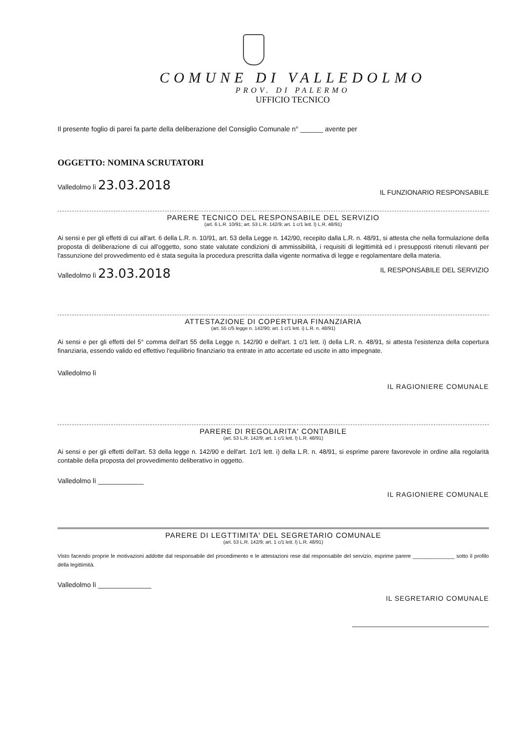COMUNE DI VALLEDOLMO
PROV. DI PALERMO
UFFICIO TECNICO
Il presente foglio di parei fa parte della deliberazione del Consiglio Comunale n° ______ avente per
OGGETTO: NOMINA SCRUTATORI
Valledolmo lì 23.03.2018 IL FUNZIONARIO RESPONSABILE
PARERE TECNICO DEL RESPONSABILE DEL SERVIZIO
(art. 6 L.R. 10/91; art. 53 L.R. 142/9; art. 1 c/1 lett. l) L.R. 48/91)
Ai sensi e per gli effetti di cui all'art. 6 della L.R. n. 10/91, art. 53 della Legge n. 142/90, recepito dalla L.R. n. 48/91, si attesta che nella formulazione della proposta di deliberazione di cui all'oggetto, sono state valutate condizioni di ammissibilità, i requisiti di legittimità ed i presupposti ritenuti rilevanti per l'assunzione del provvedimento ed è stata seguita la procedura prescritta dalla vigente normativa di legge e regolamentare della materia.
Valledolmo lì 23.03.2018 IL RESPONSABILE DEL SERVIZIO
ATTESTAZIONE DI COPERTURA FINANZIARIA
(art. 55 c/5 legge n. 142/90; art. 1 c/1 lett. i) L.R. n. 48/91)
Ai sensi e per gli effetti del 5° comma dell'art 55 della Legge n. 142/90 e dell'art. 1 c/1 lett. i) della L.R. n. 48/91, si attesta l'esistenza della copertura finanziaria, essendo valido ed effettivo l'equilibrio finanziario tra entrate in atto accertate ed uscite in atto impegnate.
Valledolmo lì
IL RAGIONIERE COMUNALE
PARERE DI REGOLARITA' CONTABILE
(art. 53 L.R. 142/9; art. 1 c/1 lett. l) L.R. 48/91)
Ai sensi e per gli effetti dell'art. 53 della legge n. 142/90 e dell'art. 1c/1 lett. i) della L.R. n. 48/91, si esprime parere favorevole in ordine alla regolarità contabile della proposta del provvedimento deliberativo in oggetto.
Valledolmo lì ____________
IL RAGIONIERE COMUNALE
PARERE DI LEGTTIMITA' DEL SEGRETARIO COMUNALE
(art. 53 L.R. 142/9; art. 1 c/1 lett. l) L.R. 48/91)
Visto facendo proprie le motivazioni addotte dal responsabile del procedimento e le attestazioni rese dal responsabile del servizio, esprime parere ______________ sotto il profilo della legittimità.
Valledolmo lì ______________
IL SEGRETARIO COMUNALE